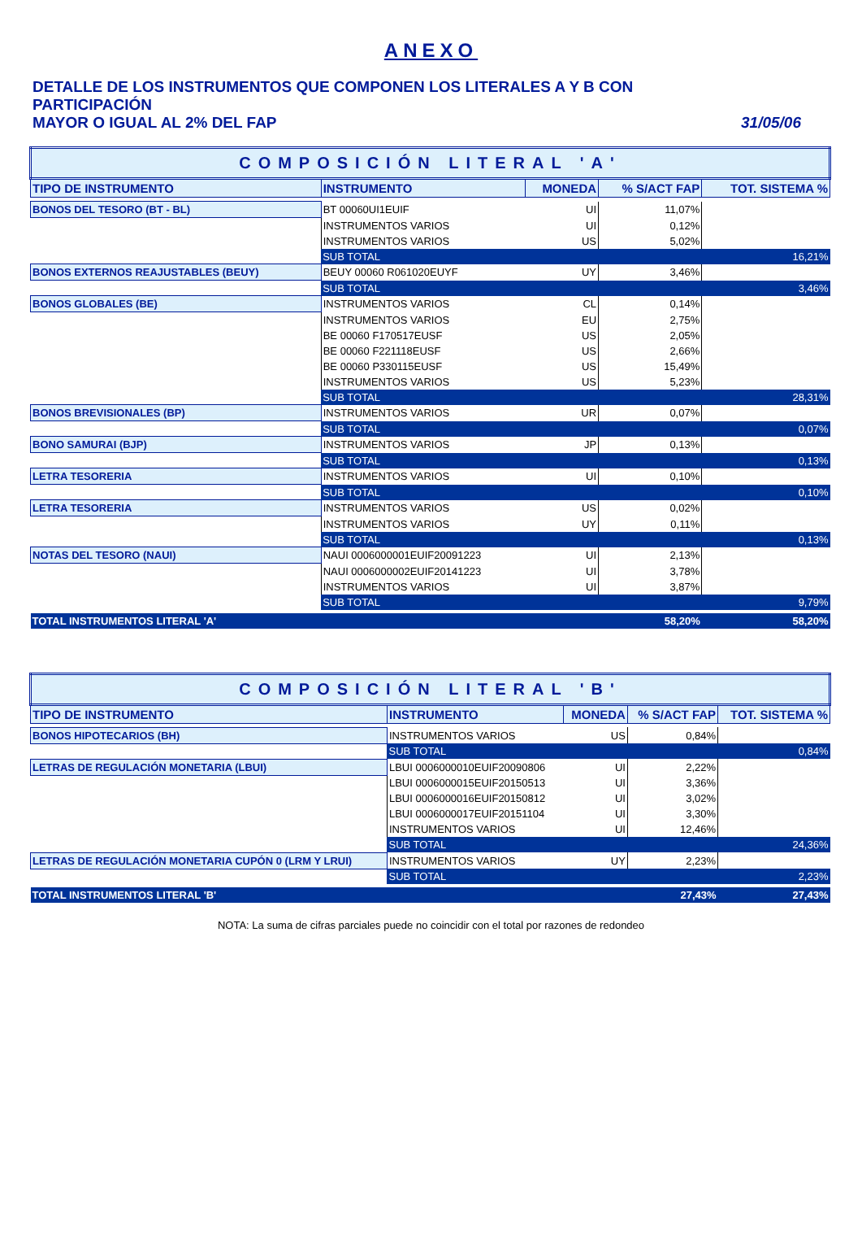ANEXO
DETALLE DE LOS INSTRUMENTOS QUE COMPONEN LOS LITERALES A Y B CON PARTICIPACIÓN
MAYOR O IGUAL AL 2% DEL FAP
31/05/06
| COMPOSICIÓN LITERAL 'A' | | | | |
| --- | --- | --- | --- | --- |
| TIPO DE INSTRUMENTO | INSTRUMENTO | MONEDA | % S/ACT FAP | TOT. SISTEMA % |
| BONOS DEL TESORO (BT - BL) | BT 00060UI1EUIF | UI | 11,07% | |
| | INSTRUMENTOS VARIOS | UI | 0,12% | |
| | INSTRUMENTOS VARIOS | US | 5,02% | |
| | SUB TOTAL | | | 16,21% |
| BONOS EXTERNOS REAJUSTABLES (BEUY) | BEUY 00060 R061020EUYF | UY | 3,46% | |
| | SUB TOTAL | | | 3,46% |
| BONOS GLOBALES (BE) | INSTRUMENTOS VARIOS | CL | 0,14% | |
| | INSTRUMENTOS VARIOS | EU | 2,75% | |
| | BE 00060 F170517EUSF | US | 2,05% | |
| | BE 00060 F221118EUSF | US | 2,66% | |
| | BE 00060 P330115EUSF | US | 15,49% | |
| | INSTRUMENTOS VARIOS | US | 5,23% | |
| | SUB TOTAL | | | 28,31% |
| BONOS BREVISIONALES (BP) | INSTRUMENTOS VARIOS | UR | 0,07% | |
| | SUB TOTAL | | | 0,07% |
| BONO SAMURAI (BJP) | INSTRUMENTOS VARIOS | JP | 0,13% | |
| | SUB TOTAL | | | 0,13% |
| LETRA TESORERIA | INSTRUMENTOS VARIOS | UI | 0,10% | |
| | SUB TOTAL | | | 0,10% |
| LETRA TESORERIA | INSTRUMENTOS VARIOS | US | 0,02% | |
| | INSTRUMENTOS VARIOS | UY | 0,11% | |
| | SUB TOTAL | | | 0,13% |
| NOTAS DEL TESORO (NAUI) | NAUI 0006000001EUIF20091223 | UI | 2,13% | |
| | NAUI 0006000002EUIF20141223 | UI | 3,78% | |
| | INSTRUMENTOS VARIOS | UI | 3,87% | |
| | SUB TOTAL | | | 9,79% |
| TOTAL INSTRUMENTOS LITERAL 'A' | | | 58,20% | 58,20% |
| COMPOSICIÓN LITERAL 'B' | | | | |
| --- | --- | --- | --- | --- |
| TIPO DE INSTRUMENTO | INSTRUMENTO | MONEDA | % S/ACT FAP | TOT. SISTEMA % |
| BONOS HIPOTECARIOS (BH) | INSTRUMENTOS VARIOS | US | 0,84% | |
| | SUB TOTAL | | | 0,84% |
| LETRAS DE REGULACIÓN MONETARIA (LBUI) | LBUI 0006000010EUIF20090806 | UI | 2,22% | |
| | LBUI 0006000015EUIF20150513 | UI | 3,36% | |
| | LBUI 0006000016EUIF20150812 | UI | 3,02% | |
| | LBUI 0006000017EUIF20151104 | UI | 3,30% | |
| | INSTRUMENTOS VARIOS | UI | 12,46% | |
| | SUB TOTAL | | | 24,36% |
| LETRAS DE REGULACIÓN MONETARIA CUPÓN 0 (LRM Y LRUI) | INSTRUMENTOS VARIOS | UY | 2,23% | |
| | SUB TOTAL | | | 2,23% |
| TOTAL INSTRUMENTOS LITERAL 'B' | | | 27,43% | 27,43% |
NOTA: La suma de cifras parciales puede no coincidir con el total por razones de redondeo